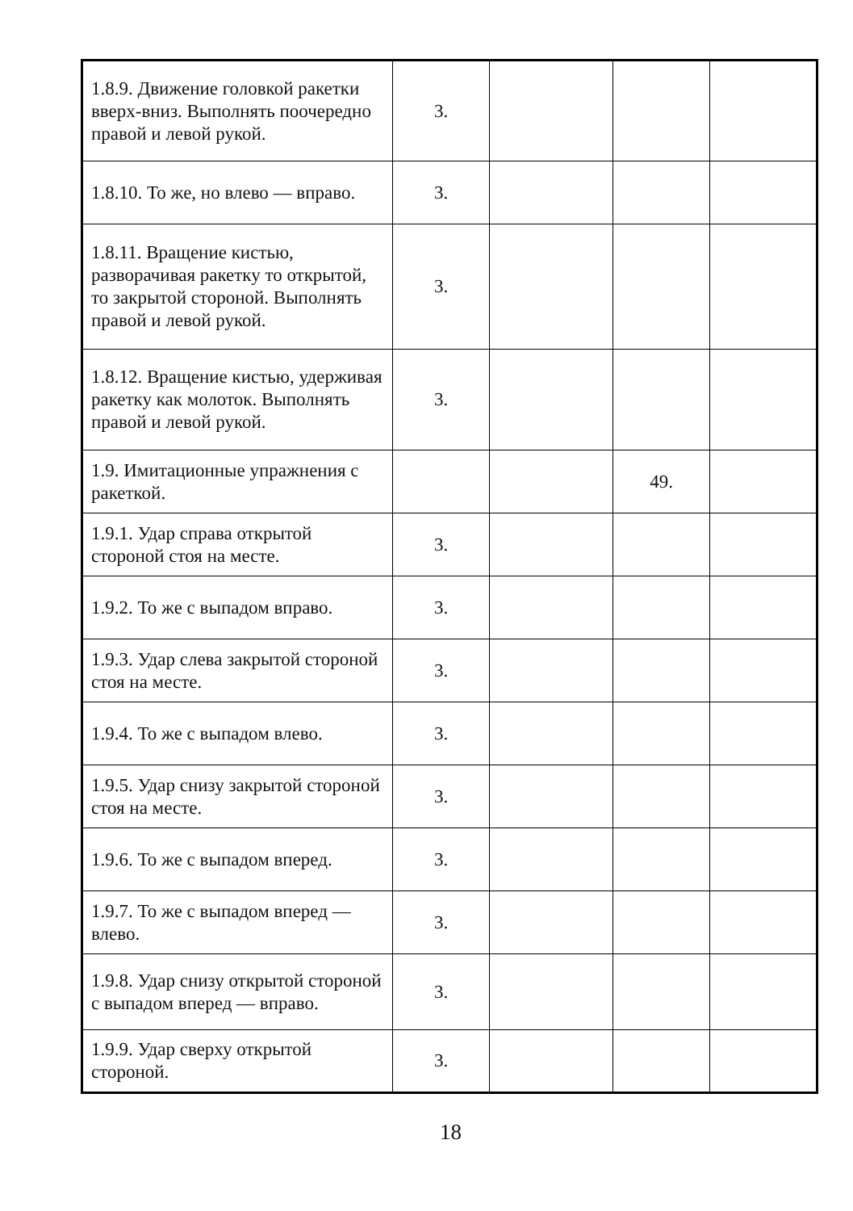| 1.8.9. Движение головкой ракетки вверх-вниз. Выполнять поочередно правой и левой рукой. | 3. | | | |
| 1.8.10. То же, но влево — вправо. | 3. | | | |
| 1.8.11. Вращение кистью, разворачивая ракетку то открытой, то закрытой стороной. Выполнять правой и левой рукой. | 3. | | | |
| 1.8.12. Вращение кистью, удерживая ракетку как молоток. Выполнять правой и левой рукой. | 3. | | | |
| 1.9. Имитационные упражнения с ракеткой. | | | 49. | |
| 1.9.1. Удар справа открытой стороной стоя на месте. | 3. | | | |
| 1.9.2. То же с выпадом вправо. | 3. | | | |
| 1.9.3. Удар слева закрытой стороной стоя на месте. | 3. | | | |
| 1.9.4. То же с выпадом влево. | 3. | | | |
| 1.9.5. Удар снизу закрытой стороной стоя на месте. | 3. | | | |
| 1.9.6. То же с выпадом вперед. | 3. | | | |
| 1.9.7. То же с выпадом вперед — влево. | 3. | | | |
| 1.9.8. Удар снизу открытой стороной с выпадом вперед — вправо. | 3. | | | |
| 1.9.9. Удар сверху открытой стороной. | 3. | | | |
18